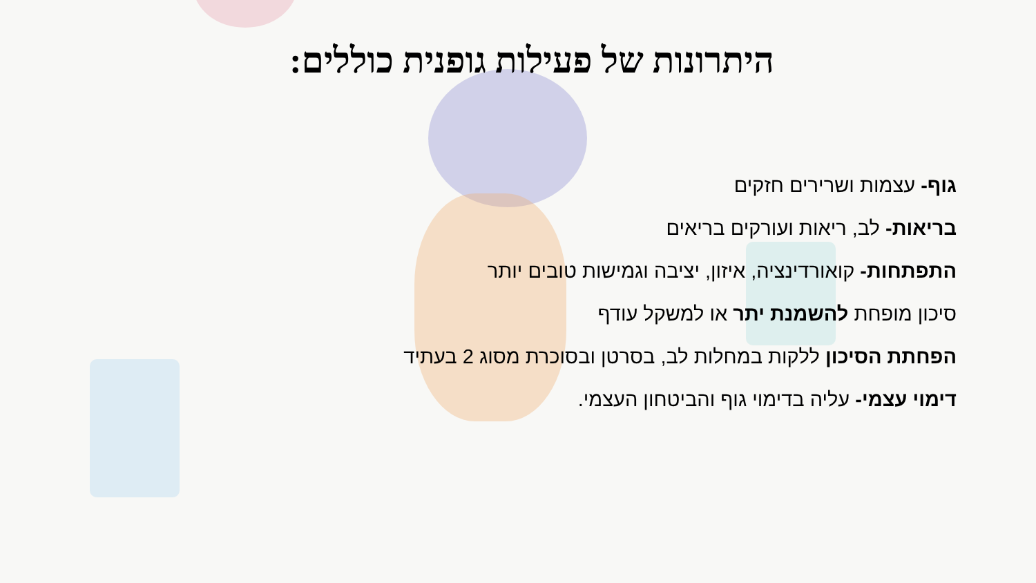היתרונות של פעילות גופנית כוללים:
גוף- עצמות ושרירים חזקים
בריאות- לב, ריאות ועורקים בריאים
התפתחות- קואורדינציה, איזון, יציבה וגמישות טובים יותר
סיכון מופחת להשמנת יתר או למשקל עודף
הפחתת הסיכון ללקות במחלות לב, בסרטן ובסוכרת מסוג 2 בעתיד
דימוי עצמי- עליה בדימוי גוף והביטחון העצמי.